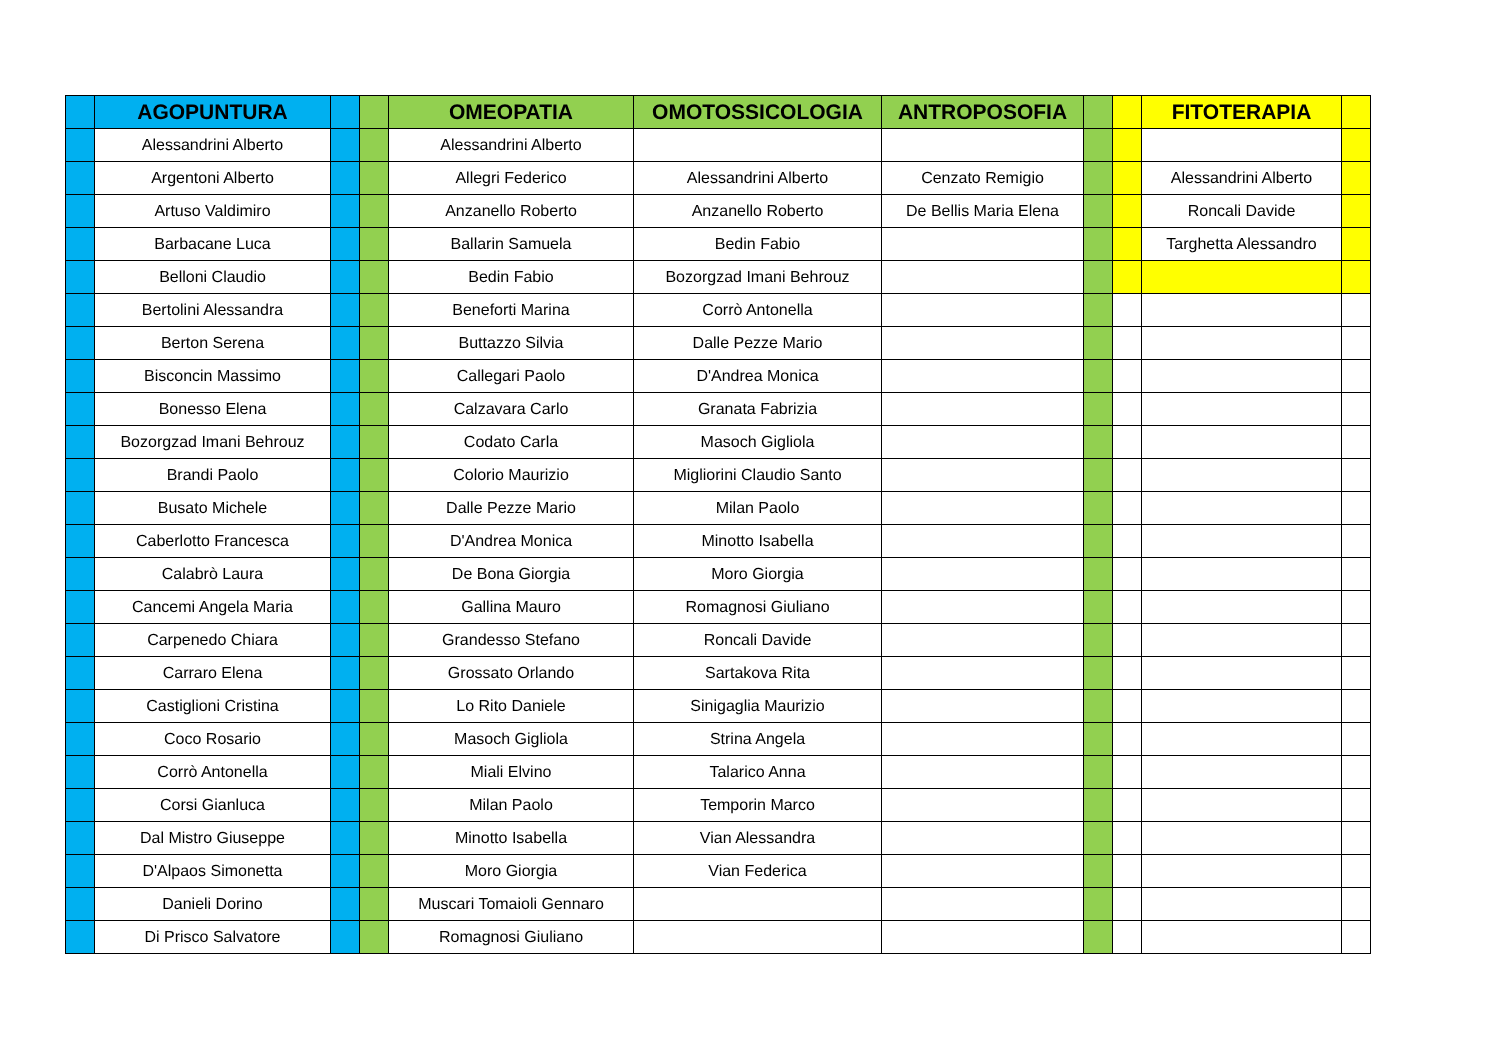| | AGOPUNTURA | | | OMEOPATIA | OMOTOSSICOLOGIA | ANTROPOSOFIA | | | FITOTERAPIA | |
| | Alessandrini Alberto | | | Alessandrini Alberto | | | | | | |
| | Argentoni Alberto | | | Allegri Federico | Alessandrini Alberto | Cenzato Remigio | | | Alessandrini Alberto | |
| | Artuso Valdimiro | | | Anzanello Roberto | Anzanello Roberto | De Bellis Maria Elena | | | Roncali Davide | |
| | Barbacane Luca | | | Ballarin Samuela | Bedin Fabio | | | | Targhetta Alessandro | |
| | Belloni Claudio | | | Bedin Fabio | Bozorgzad Imani Behrouz | | | | | |
| | Bertolini Alessandra | | | Beneforti Marina | Corrò Antonella | | | | | |
| | Berton Serena | | | Buttazzo Silvia | Dalle Pezze Mario | | | | | |
| | Bisconcin Massimo | | | Callegari Paolo | D'Andrea Monica | | | | | |
| | Bonesso Elena | | | Calzavara Carlo | Granata Fabrizia | | | | | |
| | Bozorgzad Imani Behrouz | | | Codato Carla | Masoch Gigliola | | | | | |
| | Brandi Paolo | | | Colorio Maurizio | Migliorini Claudio Santo | | | | | |
| | Busato Michele | | | Dalle Pezze Mario | Milan Paolo | | | | | |
| | Caberlotto Francesca | | | D'Andrea Monica | Minotto Isabella | | | | | |
| | Calabrò Laura | | | De Bona Giorgia | Moro Giorgia | | | | | |
| | Cancemi Angela Maria | | | Gallina Mauro | Romagnosi Giuliano | | | | | |
| | Carpenedo Chiara | | | Grandesso Stefano | Roncali Davide | | | | | |
| | Carraro Elena | | | Grossato Orlando | Sartakova Rita | | | | | |
| | Castiglioni Cristina | | | Lo Rito Daniele | Sinigaglia Maurizio | | | | | |
| | Coco Rosario | | | Masoch Gigliola | Strina Angela | | | | | |
| | Corrò Antonella | | | Miali Elvino | Talarico Anna | | | | | |
| | Corsi Gianluca | | | Milan Paolo | Temporin Marco | | | | | |
| | Dal Mistro Giuseppe | | | Minotto Isabella | Vian Alessandra | | | | | |
| | D'Alpaos Simonetta | | | Moro Giorgia | Vian Federica | | | | | |
| | Danieli Dorino | | | Muscari Tomaioli Gennaro | | | | | | |
| | Di Prisco Salvatore | | | Romagnosi Giuliano | | | | | | |